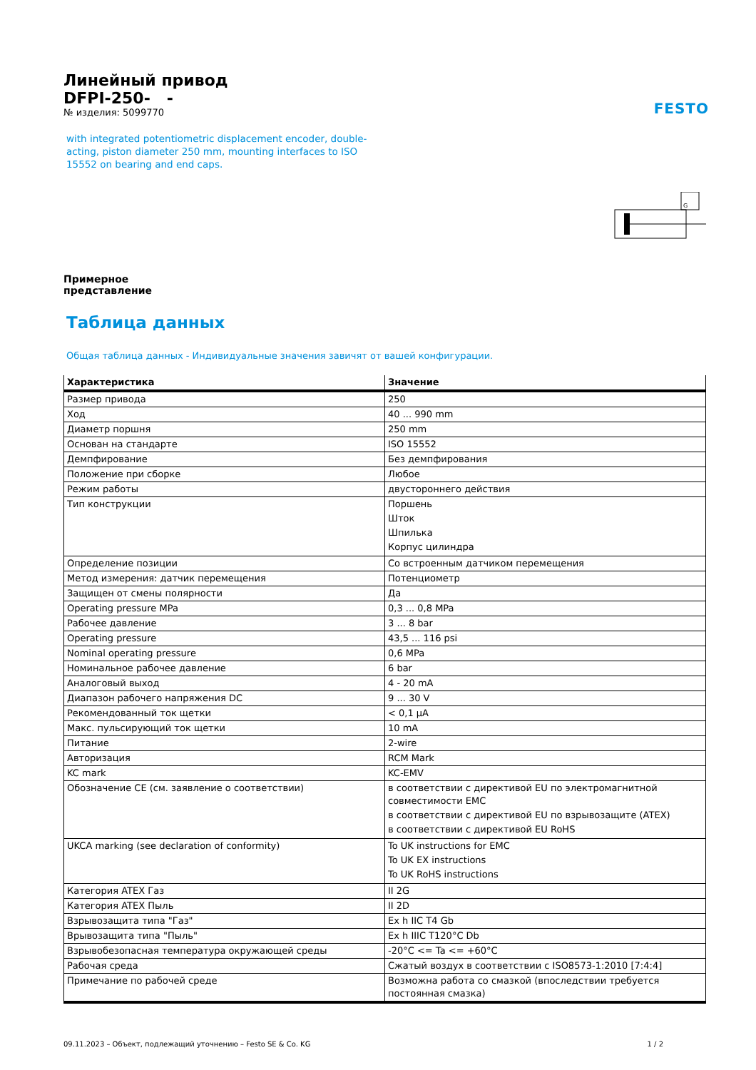FESTO
Линейный привод
DFPI-250- -
№ изделия: 5099770
with integrated potentiometric displacement encoder, double-acting, piston diameter 250 mm, mounting interfaces to ISO 15552 on bearing and end caps.
Примерное
представление
G
Таблица данных
Общая таблица данных - Индивидуальные значения завичят от вашей конфигурации.
| Характеристика | Значение |
| --- | --- |
| Размер привода | 250 |
| Ход | 40 ... 990 mm |
| Диаметр поршня | 250 mm |
| Основан на стандарте | ISO 15552 |
| Демпфирование | Без демпфирования |
| Положение при сборке | Любое |
| Режим работы | двустороннего действия |
| Тип конструкции | Поршень Шток Шпилька Корпус цилиндра |
| Определение позиции | Со встроенным датчиком перемещения |
| Метод измерения: датчик перемещения | Потенциометр |
| Защищен от смены полярности | Да |
| Operating pressure MPa | 0,3 ... 0,8 MPa |
| Рабочее давление | 3 ... 8 bar |
| Operating pressure | 43,5 ... 116 psi |
| Nominal operating pressure | 0,6 MPa |
| Номинальное рабочее давление | 6 bar |
| Аналоговый выход | 4 - 20 mA |
| Диапазон рабочего напряжения DC | 9 ... 30 V |
| Рекомендованный ток щетки | < 0,1 µA |
| Макс. пульсирующий ток щетки | 10 mA |
| Питание | 2-wire |
| Авторизация | RCM Mark |
| KC mark | KC-EMV |
| Обозначение CE (см. заявление о соответствии) | в соответствии с директивой EU по электромагнитной совместимости EMC в соответствии с директивой EU по взрывозащите (ATEX) в соответствии с директивой EU RoHS |
| UKCA marking (see declaration of conformity) | To UK instructions for EMC To UK EX instructions To UK RoHS instructions |
| Категория ATEX Газ | II 2G |
| Категория ATEX Пыль | II 2D |
| Взрывозащита типа "Газ" | Ex h IIC T4 Gb |
| Врывозащита типа "Пыль" | Ex h IIIC T120°C Db |
| Взрывобезопасная температура окружающей среды | -20°C <= Ta <= +60°C |
| Рабочая среда | Сжатый воздух в соответствии с ISO8573-1:2010 [7:4:4] |
| Примечание по рабочей среде | Возможна работа со смазкой (впоследствии требуется постоянная смазка) |
09.11.2023 – Объект, подлежащий уточнению – Festo SE & Co. KG 1 / 2